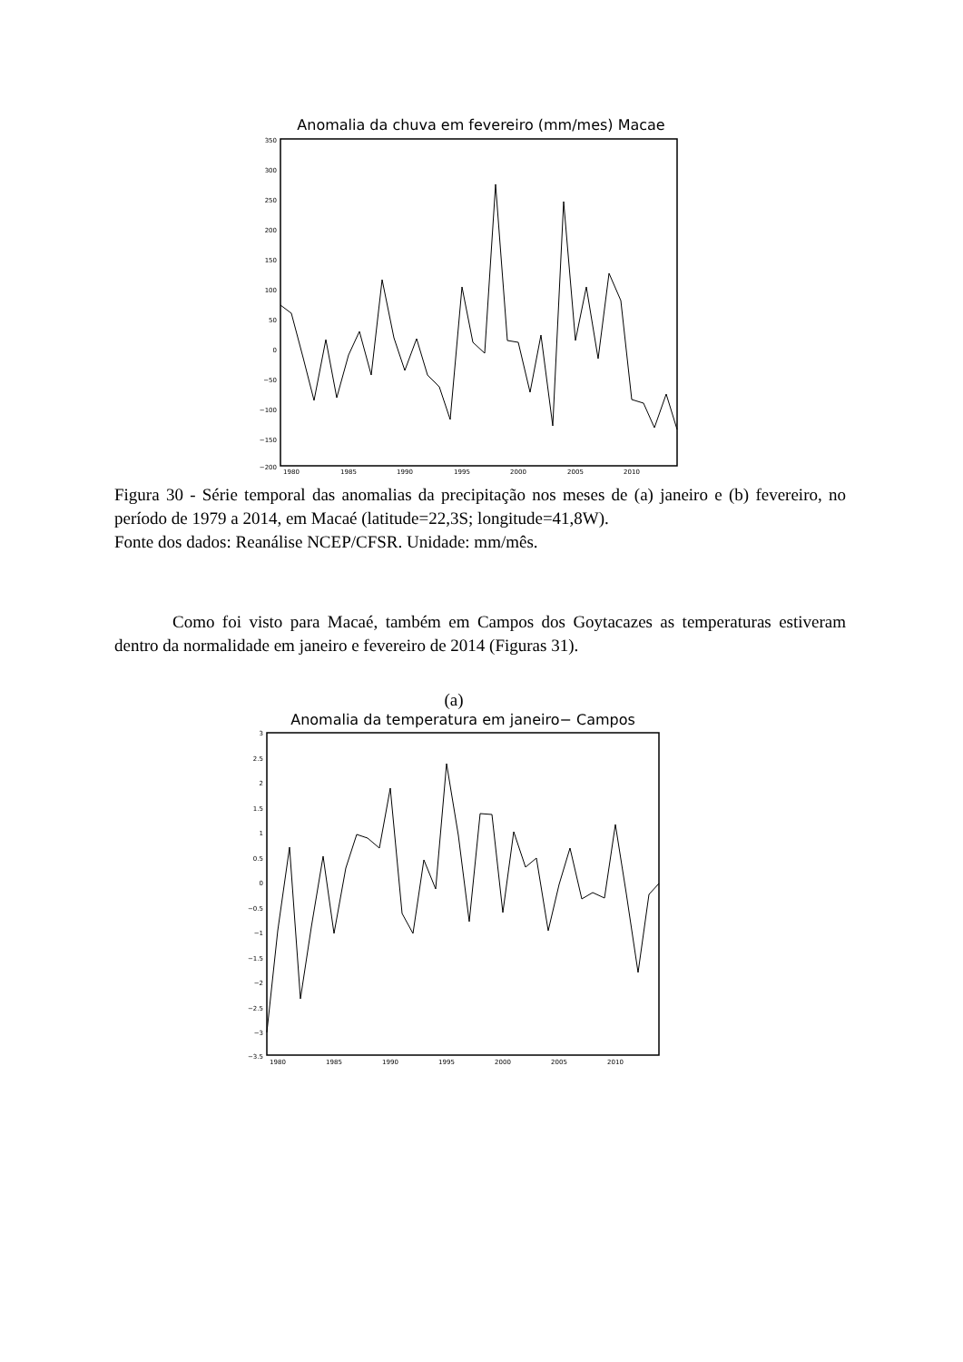Anomalia da chuva em fevereiro (mm/mes) Macae
350
300
250
200
150
100
50
0
−50
−100
−150
−200
1980
1985
1990
1995
2000
2005
2010
Figura 30 - Série temporal das anomalias da precipitação nos meses de (a) janeiro e (b) fevereiro, no período de 1979 a 2014, em Macaé (latitude=22,3S; longitude=41,8W).
Fonte dos dados: Reanálise NCEP/CFSR. Unidade: mm/mês.
Como foi visto para Macaé, também em Campos dos Goytacazes as temperaturas estiveram dentro da normalidade em janeiro e fevereiro de 2014 (Figuras 31).
(a)
Anomalia da temperatura em janeiro− Campos
3
2.5
2
1.5
1
0.5
0
−0.5
−1
−1.5
−2
−2.5
−3
−3.5
1980
1985
1990
1995
2000
2005
2010